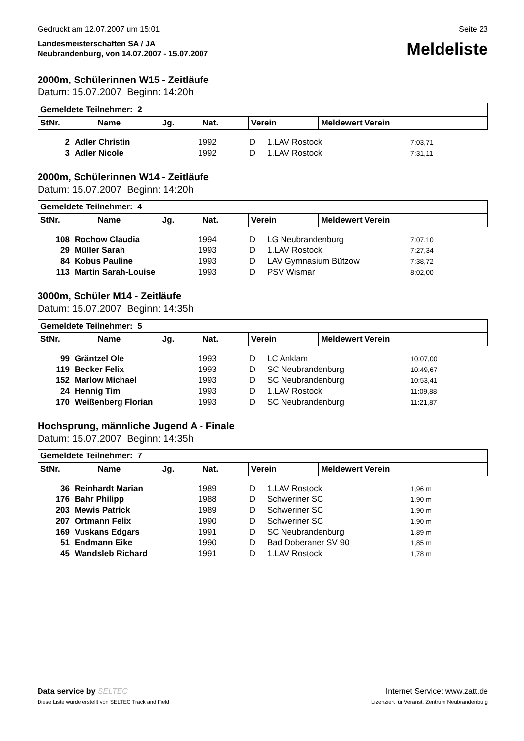Gedruckt am 12.07.2007 um 15:01 Seite 23
Landesmeisterschaften SA / JA
Neubrandenburg, von 14.07.2007 - 15.07.2007
Meldeliste
2000m, Schülerinnen W15 - Zeitläufe
Datum: 15.07.2007 Beginn: 14:20h
| Gemeldete Teilnehmer: 2 | | | | | |
| --- | --- | --- | --- | --- | --- |
| StNr. | Name | Jg. | Nat. | Verein | Meldewert Verein |
| 2 | Adler Christin | 1992 | D | 1.LAV Rostock | 7:03,71 |
| 3 | Adler Nicole | 1992 | D | 1.LAV Rostock | 7:31,11 |
2000m, Schülerinnen W14 - Zeitläufe
Datum: 15.07.2007 Beginn: 14:20h
| Gemeldete Teilnehmer: 4 | | | | | |
| --- | --- | --- | --- | --- | --- |
| StNr. | Name | Jg. | Nat. | Verein | Meldewert Verein |
| 108 | Rochow Claudia | 1994 | D | LG Neubrandenburg | 7:07,10 |
| 29 | Müller Sarah | 1993 | D | 1.LAV Rostock | 7:27,34 |
| 84 | Kobus Pauline | 1993 | D | LAV Gymnasium Bützow | 7:38,72 |
| 113 | Martin Sarah-Louise | 1993 | D | PSV Wismar | 8:02,00 |
3000m, Schüler M14 - Zeitläufe
Datum: 15.07.2007 Beginn: 14:35h
| Gemeldete Teilnehmer: 5 | | | | | |
| --- | --- | --- | --- | --- | --- |
| StNr. | Name | Jg. | Nat. | Verein | Meldewert Verein |
| 99 | Gräntzel Ole | 1993 | D | LC Anklam | 10:07,00 |
| 119 | Becker Felix | 1993 | D | SC Neubrandenburg | 10:49,67 |
| 152 | Marlow Michael | 1993 | D | SC Neubrandenburg | 10:53,41 |
| 24 | Hennig Tim | 1993 | D | 1.LAV Rostock | 11:09,88 |
| 170 | Weißenberg Florian | 1993 | D | SC Neubrandenburg | 11:21,87 |
Hochsprung, männliche Jugend A - Finale
Datum: 15.07.2007 Beginn: 14:35h
| Gemeldete Teilnehmer: 7 | | | | | |
| --- | --- | --- | --- | --- | --- |
| StNr. | Name | Jg. | Nat. | Verein | Meldewert Verein |
| 36 | Reinhardt Marian | 1989 | D | 1.LAV Rostock | 1,96 m |
| 176 | Bahr Philipp | 1988 | D | Schweriner SC | 1,90 m |
| 203 | Mewis Patrick | 1989 | D | Schweriner SC | 1,90 m |
| 207 | Ortmann Felix | 1990 | D | Schweriner SC | 1,90 m |
| 169 | Vuskans Edgars | 1991 | D | SC Neubrandenburg | 1,89 m |
| 51 | Endmann Eike | 1990 | D | Bad Doberaner SV 90 | 1,85 m |
| 45 | Wandsleb Richard | 1991 | D | 1.LAV Rostock | 1,78 m |
Data service by SELTEC Internet Service: www.zatt.de
Diese Liste wurde erstellt von SELTEC Track and Field Lizenziert für Veranst. Zentrum Neubrandenburg